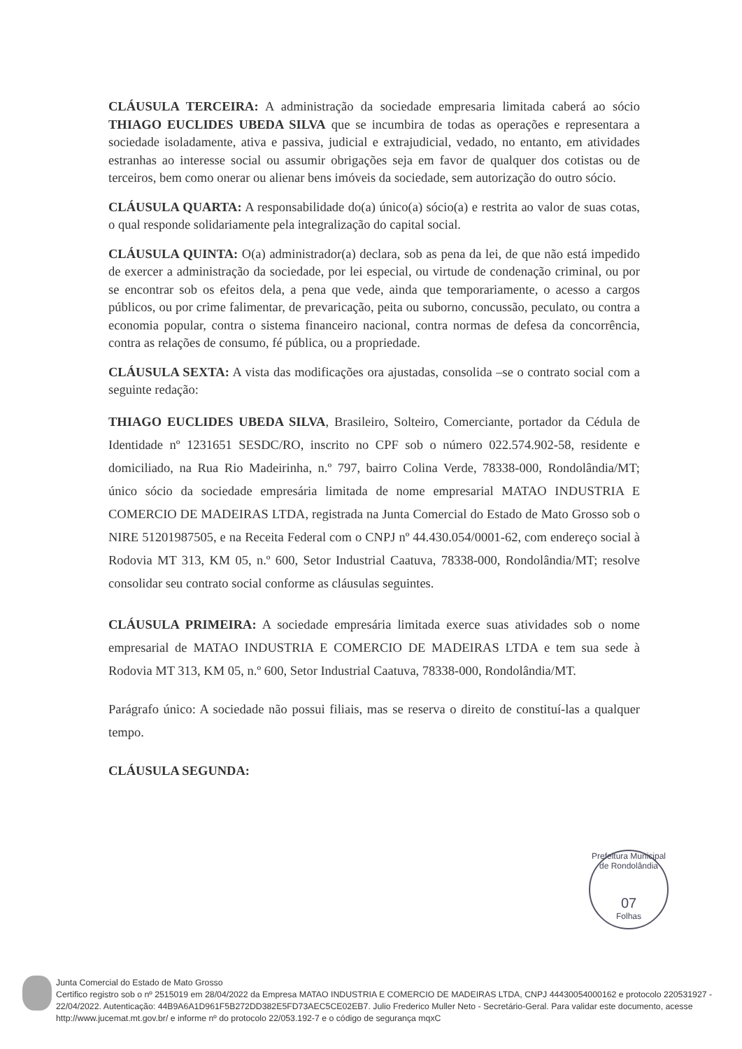CLÁUSULA TERCEIRA: A administração da sociedade empresaria limitada caberá ao sócio THIAGO EUCLIDES UBEDA SILVA que se incumbira de todas as operações e representara a sociedade isoladamente, ativa e passiva, judicial e extrajudicial, vedado, no entanto, em atividades estranhas ao interesse social ou assumir obrigações seja em favor de qualquer dos cotistas ou de terceiros, bem como onerar ou alienar bens imóveis da sociedade, sem autorização do outro sócio.
CLÁUSULA QUARTA: A responsabilidade do(a) único(a) sócio(a) e restrita ao valor de suas cotas, o qual responde solidariamente pela integralização do capital social.
CLÁUSULA QUINTA: O(a) administrador(a) declara, sob as pena da lei, de que não está impedido de exercer a administração da sociedade, por lei especial, ou virtude de condenação criminal, ou por se encontrar sob os efeitos dela, a pena que vede, ainda que temporariamente, o acesso a cargos públicos, ou por crime falimentar, de prevaricação, peita ou suborno, concussão, peculato, ou contra a economia popular, contra o sistema financeiro nacional, contra normas de defesa da concorrência, contra as relações de consumo, fé pública, ou a propriedade.
CLÁUSULA SEXTA: A vista das modificações ora ajustadas, consolida –se o contrato social com a seguinte redação:
THIAGO EUCLIDES UBEDA SILVA, Brasileiro, Solteiro, Comerciante, portador da Cédula de Identidade nº 1231651 SESDC/RO, inscrito no CPF sob o número 022.574.902-58, residente e domiciliado, na Rua Rio Madeirinha, n.º 797, bairro Colina Verde, 78338-000, Rondolândia/MT; único sócio da sociedade empresária limitada de nome empresarial MATAO INDUSTRIA E COMERCIO DE MADEIRAS LTDA, registrada na Junta Comercial do Estado de Mato Grosso sob o NIRE 51201987505, e na Receita Federal com o CNPJ nº 44.430.054/0001-62, com endereço social à Rodovia MT 313, KM 05, n.º 600, Setor Industrial Caatuva, 78338-000, Rondolândia/MT; resolve consolidar seu contrato social conforme as cláusulas seguintes.
CLÁUSULA PRIMEIRA: A sociedade empresária limitada exerce suas atividades sob o nome empresarial de MATAO INDUSTRIA E COMERCIO DE MADEIRAS LTDA e tem sua sede à Rodovia MT 313, KM 05, n.º 600, Setor Industrial Caatuva, 78338-000, Rondolândia/MT.
Parágrafo único: A sociedade não possui filiais, mas se reserva o direito de constituí-las a qualquer tempo.
CLÁUSULA SEGUNDA:
Prefeitura Municipal de Rondolândia
07
Folhas
Junta Comercial do Estado de Mato Grosso
Certifico registro sob o nº 2515019 em 28/04/2022 da Empresa MATAO INDUSTRIA E COMERCIO DE MADEIRAS LTDA, CNPJ 44430054000162 e protocolo 220531927 - 22/04/2022. Autenticação: 44B9A6A1D961F5B272DD382E5FD73AEC5CE02EB7. Julio Frederico Muller Neto - Secretário-Geral. Para validar este documento, acesse http://www.jucemat.mt.gov.br/ e informe nº do protocolo 22/053.192-7 e o código de segurança mqxC